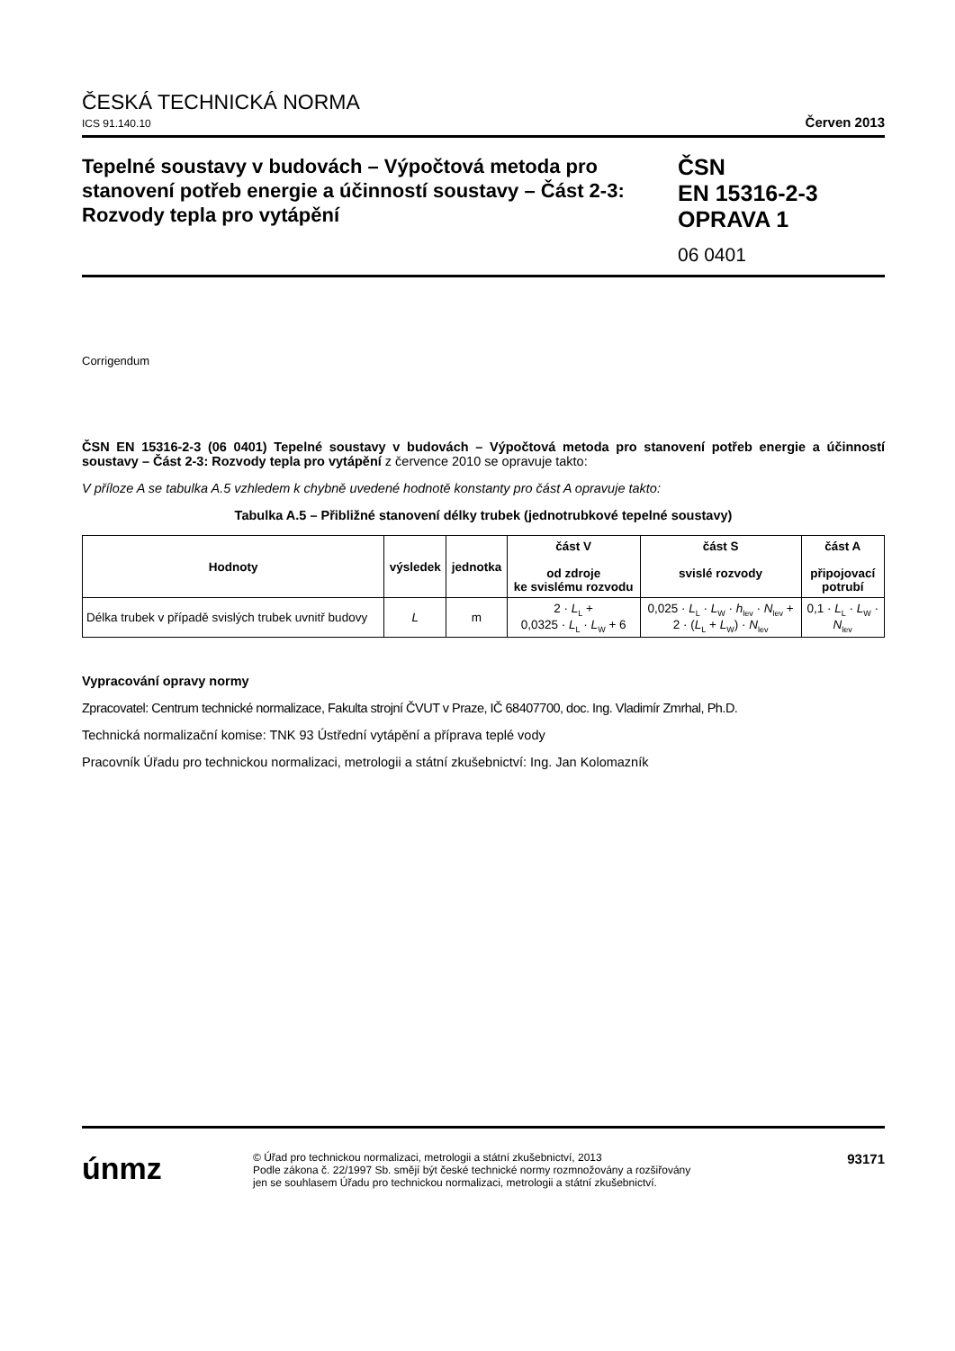ČESKÁ TECHNICKÁ NORMA
ICS 91.140.10 Červen 2013
Tepelné soustavy v budovách – Výpočtová metoda pro stanovení potřeb energie a účinností soustavy – Část 2-3: Rozvody tepla pro vytápění
ČSN
EN 15316-2-3
OPRAVA 1
06 0401
Corrigendum
ČSN EN 15316-2-3 (06 0401) Tepelné soustavy v budovách – Výpočtová metoda pro stanovení potřeb energie a účinností soustavy – Část 2-3: Rozvody tepla pro vytápění z července 2010 se opravuje takto:
V příloze A se tabulka A.5 vzhledem k chybně uvedené hodnotě konstanty pro část A opravuje takto:
Tabulka A.5 – Přibližné stanovení délky trubek (jednotrubkové tepelné soustavy)
| Hodnoty | výsledek | jednotka | část V od zdroje ke svislému rozvodu | část S svislé rozvody | část A připojovací potrubí |
| --- | --- | --- | --- | --- | --- |
| Délka trubek v případě svislých trubek uvnitř budovy | L | m | 2 · L<sub>L</sub> + 0,0325 · L<sub>L</sub> · L<sub>W</sub> + 6 | 0,025 · L<sub>L</sub> · L<sub>W</sub> · h<sub>lev</sub> · N<sub>lev</sub> + 2 · ( L<sub>L</sub> + L<sub>W</sub>) · N<sub>lev</sub> | 0,1 · L<sub>L</sub> · L<sub>W</sub> · N<sub>lev</sub> |
Vypracování opravy normy
Zpracovatel: Centrum technické normalizace, Fakulta strojní ČVUT v Praze, IČ 68407700, doc. Ing. Vladimír Zmrhal, Ph.D.
Technická normalizační komise: TNK 93 Ústřední vytápění a příprava teplé vody
Pracovník Úřadu pro technickou normalizaci, metrologii a státní zkušebnictví: Ing. Jan Kolomazník
únmz
© Úřad pro technickou normalizaci, metrologii a státní zkušebnictví, 2013
Podle zákona č. 22/1997 Sb. smějí být české technické normy rozmnožovány a rozšiřovány
jen se souhlasem Úřadu pro technickou normalizaci, metrologii a státní zkušebnictví.
93171